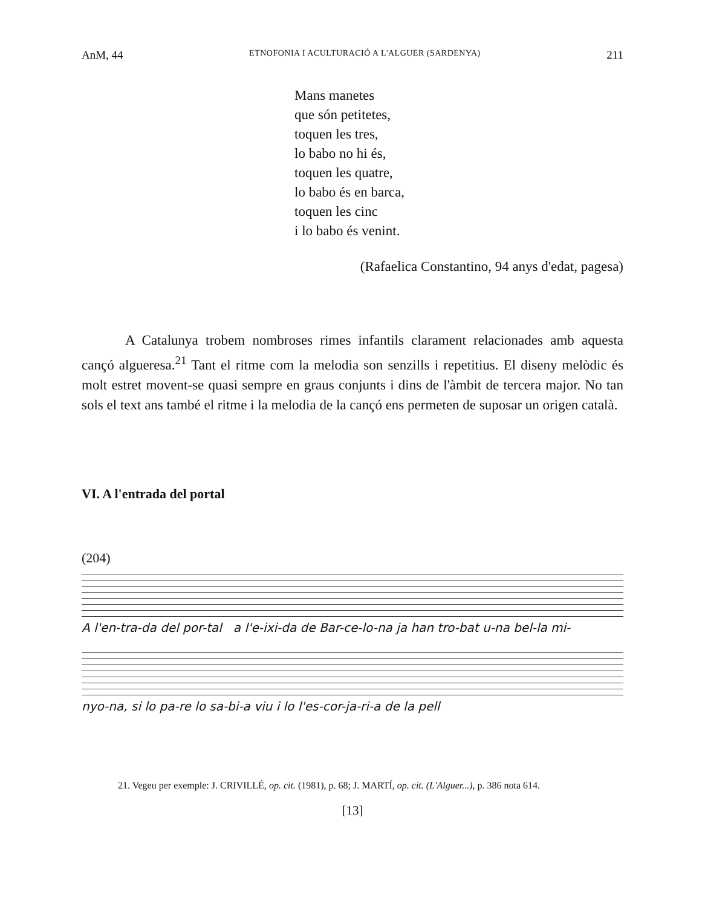AnM, 44 ETNOFONIA I ACULTURACIÓ A L'ALGUER (SARDENYA) 211
Mans manetes
que són petitetes,
toquen les tres,
lo babo no hi és,
toquen les quatre,
lo babo és en barca,
toquen les cinc
i lo babo és venint.
(Rafaelica Constantino, 94 anys d'edat, pagesa)
A Catalunya trobem nombroses rimes infantils clarament relacionades amb aquesta cançó algueresa.<sup>21</sup> Tant el ritme com la melodia son senzills i repetitius. El diseny melòdic és molt estret movent-se quasi sempre en graus conjunts i dins de l'àmbit de tercera major. No tan sols el text ans també el ritme i la melodia de la cançó ens permeten de suposar un origen català.
VI. A l'entrada del portal
(204)
A l'en-tra-da del por-tal a l'e-ixi-da de Bar-ce-lo-na ja han tro-bat u-na bel-la mi-
nyo-na, si lo pa-re lo sa-bi-a viu i lo l'es-cor-ja-ri-a de la pell
21. Vegeu per exemple: J. CRIVILLÉ, op. cit. (1981), p. 68; J. MARTÍ, op. cit. (L'Alguer...), p. 386 nota 614.
[13]